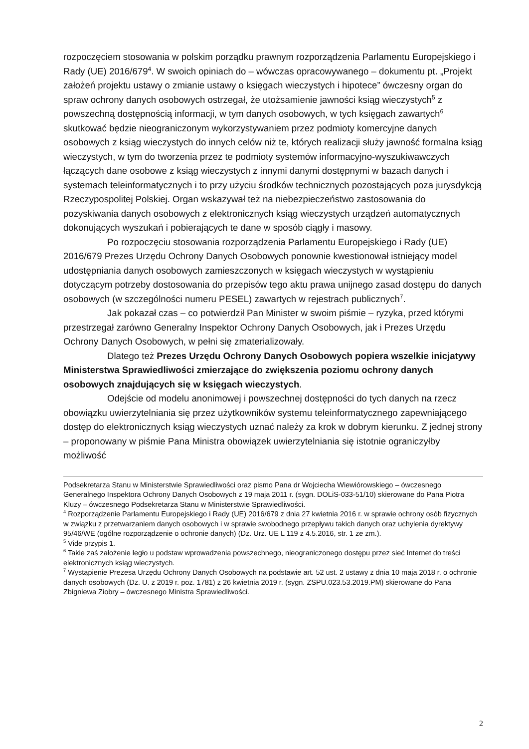rozpoczęciem stosowania w polskim porządku prawnym rozporządzenia Parlamentu Europejskiego i Rady (UE) 2016/679<sup>4</sup>. W swoich opiniach do – wówczas opracowywanego – dokumentu pt. „Projekt założeń projektu ustawy o zmianie ustawy o księgach wieczystych i hipotece” ówczesny organ do spraw ochrony danych osobowych ostrzegał, że utożsamienie jawności ksiąg wieczystych<sup>5</sup> z powszechną dostępnością informacji, w tym danych osobowych, w tych księgach zawartych<sup>6</sup> skutkować będzie nieograniczonym wykorzystywaniem przez podmioty komercyjne danych osobowych z ksiąg wieczystych do innych celów niż te, których realizacji służy jawność formalna ksiąg wieczystych, w tym do tworzenia przez te podmioty systemów informacyjno-wyszukiwawczych łączących dane osobowe z ksiąg wieczystych z innymi danymi dostępnymi w bazach danych i systemach teleinformatycznych i to przy użyciu środków technicznych pozostających poza jurysdykcją Rzeczypospolitej Polskiej. Organ wskazywał też na niebezpieczeństwo zastosowania do pozyskiwania danych osobowych z elektronicznych ksiąg wieczystych urządzeń automatycznych dokonujących wyszukań i pobierających te dane w sposób ciągły i masowy.
Po rozpoczęciu stosowania rozporządzenia Parlamentu Europejskiego i Rady (UE) 2016/679 Prezes Urzędu Ochrony Danych Osobowych ponownie kwestionował istniejący model udostępniania danych osobowych zamieszczonych w księgach wieczystych w wystąpieniu dotyczącym potrzeby dostosowania do przepisów tego aktu prawa unijnego zasad dostępu do danych osobowych (w szczególności numeru PESEL) zawartych w rejestrach publicznych<sup>7</sup>.
Jak pokazał czas – co potwierdził Pan Minister w swoim piśmie – ryzyka, przed którymi przestrzegał zarówno Generalny Inspektor Ochrony Danych Osobowych, jak i Prezes Urzędu Ochrony Danych Osobowych, w pełni się zmaterializowały.
Dlatego też Prezes Urzędu Ochrony Danych Osobowych popiera wszelkie inicjatywy Ministerstwa Sprawiedliwości zmierzające do zwiększenia poziomu ochrony danych osobowych znajdujących się w księgach wieczystych.
Odejście od modelu anonimowej i powszechnej dostępności do tych danych na rzecz obowiązku uwierzytelniania się przez użytkowników systemu teleinformatycznego zapewniającego dostęp do elektronicznych ksiąg wieczystych uznać należy za krok w dobrym kierunku. Z jednej strony – proponowany w piśmie Pana Ministra obowiązek uwierzytelniania się istotnie ograniczyłby możliwość
Podsekretarza Stanu w Ministerstwie Sprawiedliwości oraz pismo Pana dr Wojciecha Wiewiórowskiego – ówczesnego Generalnego Inspektora Ochrony Danych Osobowych z 19 maja 2011 r. (sygn. DOLiS-033-51/10) skierowane do Pana Piotra Kluzy – ówczesnego Podsekretarza Stanu w Ministerstwie Sprawiedliwości.
<sup>4</sup> Rozporządzenie Parlamentu Europejskiego i Rady (UE) 2016/679 z dnia 27 kwietnia 2016 r. w sprawie ochrony osób fizycznych w związku z przetwarzaniem danych osobowych i w sprawie swobodnego przepływu takich danych oraz uchylenia dyrektywy 95/46/WE (ogólne rozporządzenie o ochronie danych) (Dz. Urz. UE L 119 z 4.5.2016, str. 1 ze zm.).
<sup>5</sup> Vide przypis 1.
<sup>6</sup> Takie zaś założenie legło u podstaw wprowadzenia powszechnego, nieograniczonego dostępu przez sieć Internet do treści elektronicznych ksiąg wieczystych.
<sup>7</sup> Wystąpienie Prezesa Urzędu Ochrony Danych Osobowych na podstawie art. 52 ust. 2 ustawy z dnia 10 maja 2018 r. o ochronie danych osobowych (Dz. U. z 2019 r. poz. 1781) z 26 kwietnia 2019 r. (sygn. ZSPU.023.53.2019.PM) skierowane do Pana Zbigniewa Ziobry – ówczesnego Ministra Sprawiedliwości.
2